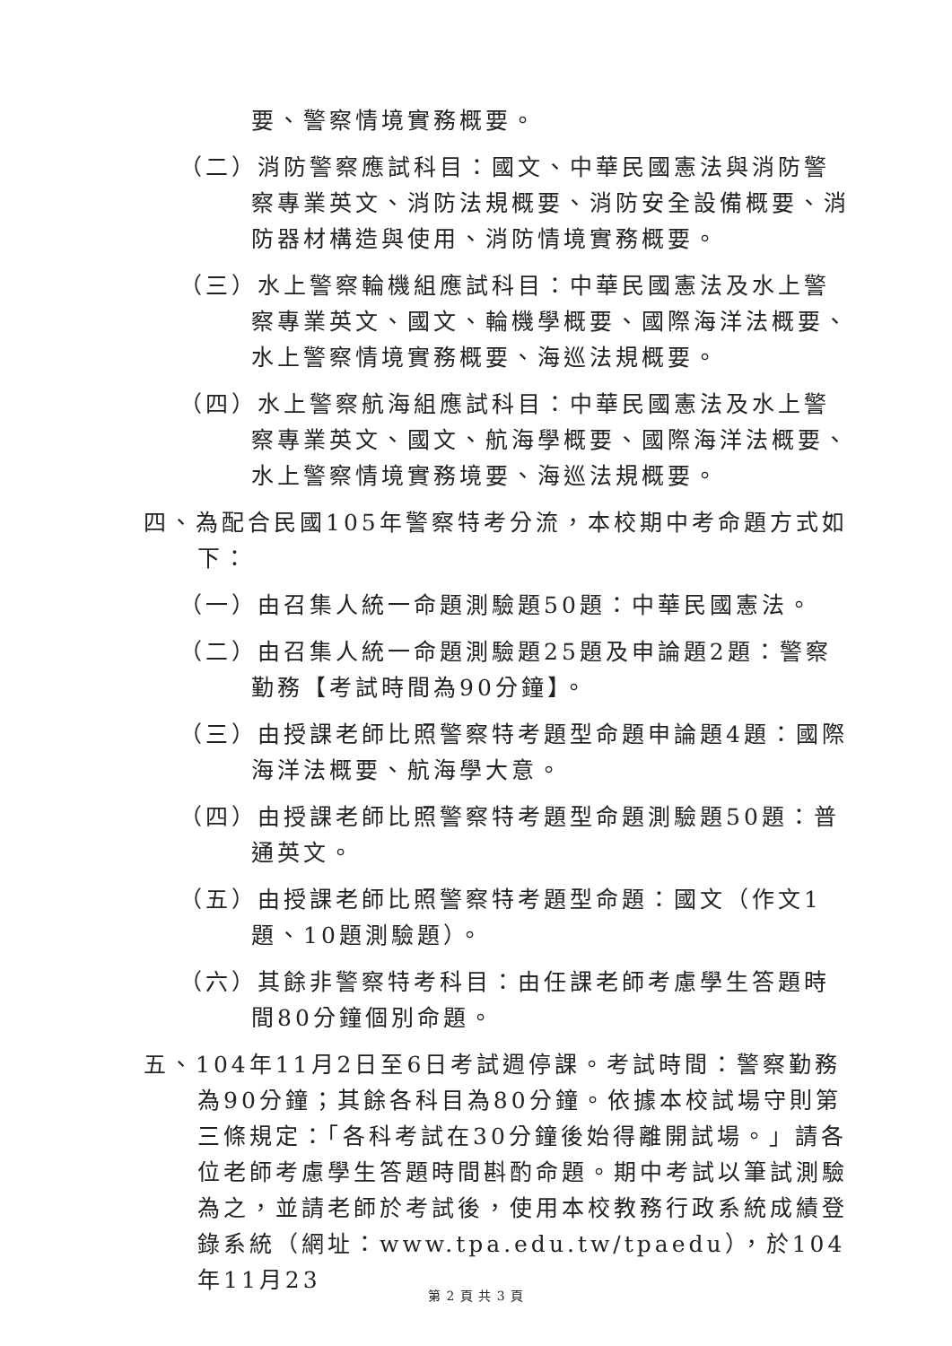要、警察情境實務概要。
（二）消防警察應試科目：國文、中華民國憲法與消防警察專業英文、消防法規概要、消防安全設備概要、消防器材構造與使用、消防情境實務概要。
（三）水上警察輪機組應試科目：中華民國憲法及水上警察專業英文、國文、輪機學概要、國際海洋法概要、水上警察情境實務概要、海巡法規概要。
（四）水上警察航海組應試科目：中華民國憲法及水上警察專業英文、國文、航海學概要、國際海洋法概要、水上警察情境實務境要、海巡法規概要。
四、為配合民國105年警察特考分流，本校期中考命題方式如下：
（一）由召集人統一命題測驗題50題：中華民國憲法。
（二）由召集人統一命題測驗題25題及申論題2題：警察勤務【考試時間為90分鐘】。
（三）由授課老師比照警察特考題型命題申論題4題：國際海洋法概要、航海學大意。
（四）由授課老師比照警察特考題型命題測驗題50題：普通英文。
（五）由授課老師比照警察特考題型命題：國文（作文1題、10題測驗題）。
（六）其餘非警察特考科目：由任課老師考慮學生答題時間80分鐘個別命題。
五、104年11月2日至6日考試週停課。考試時間：警察勤務為90分鐘；其餘各科目為80分鐘。依據本校試場守則第三條規定：「各科考試在30分鐘後始得離開試場。」請各位老師考慮學生答題時間斟酌命題。期中考試以筆試測驗為之，並請老師於考試後，使用本校教務行政系統成績登錄系統（網址：www.tpa.edu.tw/tpaedu），於104年11月23
第 2 頁 共 3 頁